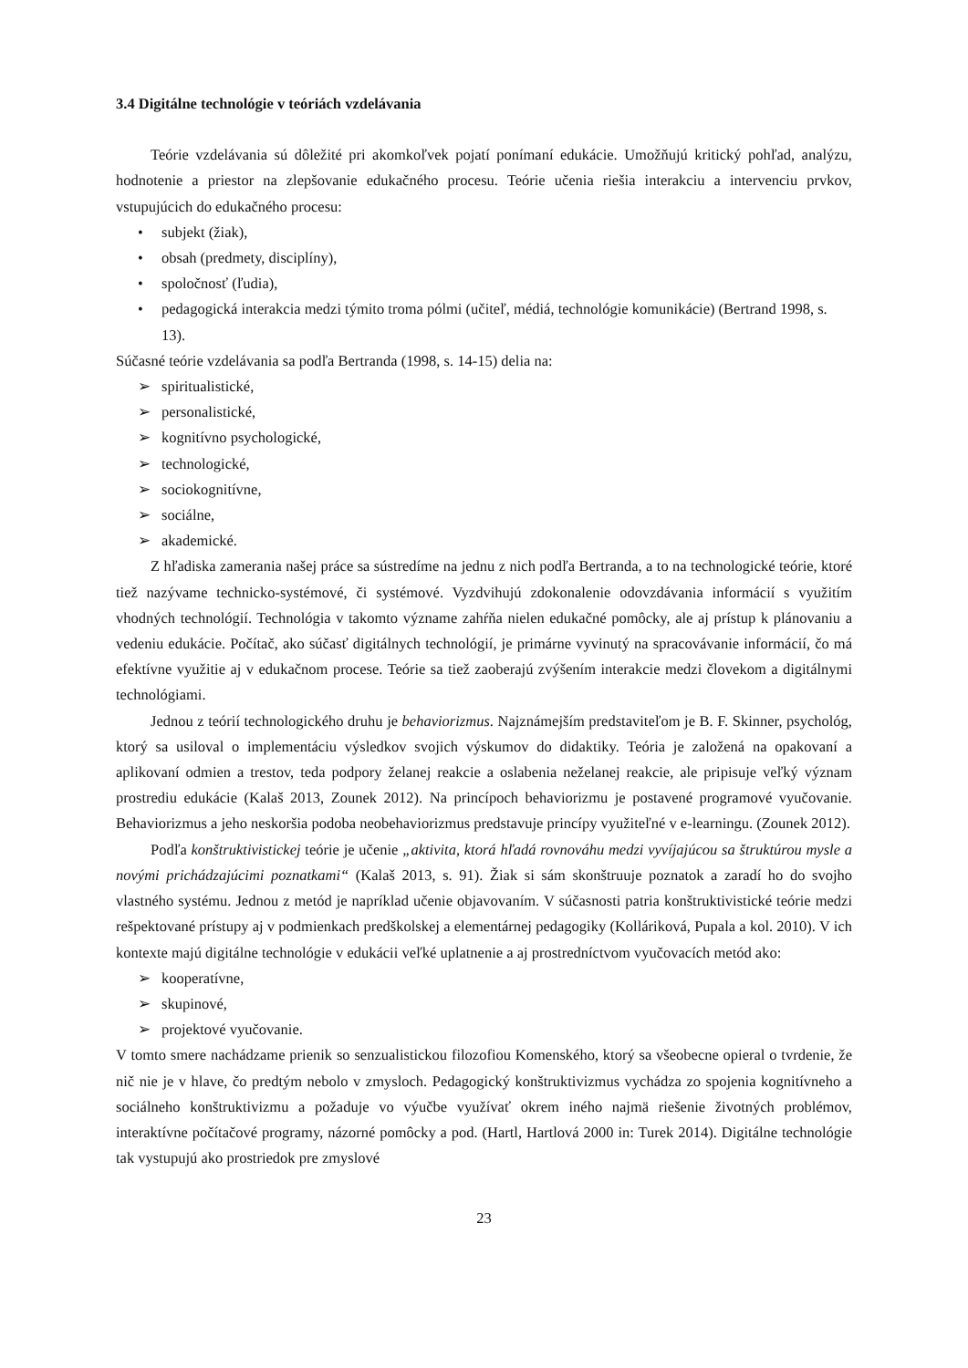3.4 Digitálne technológie v teóriách vzdelávania
Teórie vzdelávania sú dôležité pri akomkoľvek pojatí ponímaní edukácie. Umožňujú kritický pohľad, analýzu, hodnotenie a priestor na zlepšovanie edukačného procesu. Teórie učenia riešia interakciu a intervenciu prvkov, vstupujúcich do edukačného procesu:
• subjekt (žiak),
• obsah (predmety, disciplíny),
• spoločnosť (ľudia),
• pedagogická interakcia medzi týmito troma pólmi (učiteľ, médiá, technológie komunikácie) (Bertrand 1998, s. 13).
Súčasné teórie vzdelávania sa podľa Bertranda (1998, s. 14-15) delia na:
➢ spiritualistické,
➢ personalistické,
➢ kognitívno psychologické,
➢ technologické,
➢ sociokognitívne,
➢ sociálne,
➢ akademické.
Z hľadiska zamerania našej práce sa sústredíme na jednu z nich podľa Bertranda, a to na technologické teórie, ktoré tiež nazývame technicko-systémové, či systémové. Vyzdvihujú zdokonalenie odovzdávania informácií s využitím vhodných technológií. Technológia v takomto význame zahŕňa nielen edukačné pomôcky, ale aj prístup k plánovaniu a vedeniu edukácie. Počítač, ako súčasť digitálnych technológií, je primárne vyvinutý na spracovávanie informácií, čo má efektívne využitie aj v edukačnom procese. Teórie sa tiež zaoberajú zvýšením interakcie medzi človekom a digitálnymi technológiami.
Jednou z teórií technologického druhu je behaviorizmus. Najznámejším predstaviteľom je B. F. Skinner, psychológ, ktorý sa usiloval o implementáciu výsledkov svojich výskumov do didaktiky. Teória je založená na opakovaní a aplikovaní odmien a trestov, teda podpory želanej reakcie a oslabenia neželanej reakcie, ale pripisuje veľký význam prostrediu edukácie (Kalaš 2013, Zounek 2012). Na princípoch behaviorizmu je postavené programové vyučovanie. Behaviorizmus a jeho neskoršia podoba neobehaviorizmus predstavuje princípy využiteľné v e-learningu. (Zounek 2012).
Podľa konštruktivistickej teórie je učenie „aktivita, ktorá hľadá rovnováhu medzi vyvíjajúcou sa štruktúrou mysle a novými prichádzajúcimi poznatkami“ (Kalaš 2013, s. 91). Žiak si sám skonštruuje poznatok a zaradí ho do svojho vlastného systému. Jednou z metód je napríklad učenie objavovaním. V súčasnosti patria konštruktivistické teórie medzi rešpektované prístupy aj v podmienkach predškolskej a elementárnej pedagogiky (Kolláriková, Pupala a kol. 2010). V ich kontexte majú digitálne technológie v edukácii veľké uplatnenie a aj prostredníctvom vyučovacích metód ako:
➢ kooperatívne,
➢ skupinové,
➢ projektové vyučovanie.
V tomto smere nachádzame prienik so senzualistickou filozofiou Komenského, ktorý sa všeobecne opieral o tvrdenie, že nič nie je v hlave, čo predtým nebolo v zmysloch. Pedagogický konštruktivizmus vychádza zo spojenia kognitívneho a sociálneho konštruktivizmu a požaduje vo výučbe využívať okrem iného najmä riešenie životných problémov, interaktívne počítačové programy, názorné pomôcky a pod. (Hartl, Hartlová 2000 in: Turek 2014). Digitálne technológie tak vystupujú ako prostriedok pre zmyslové
23